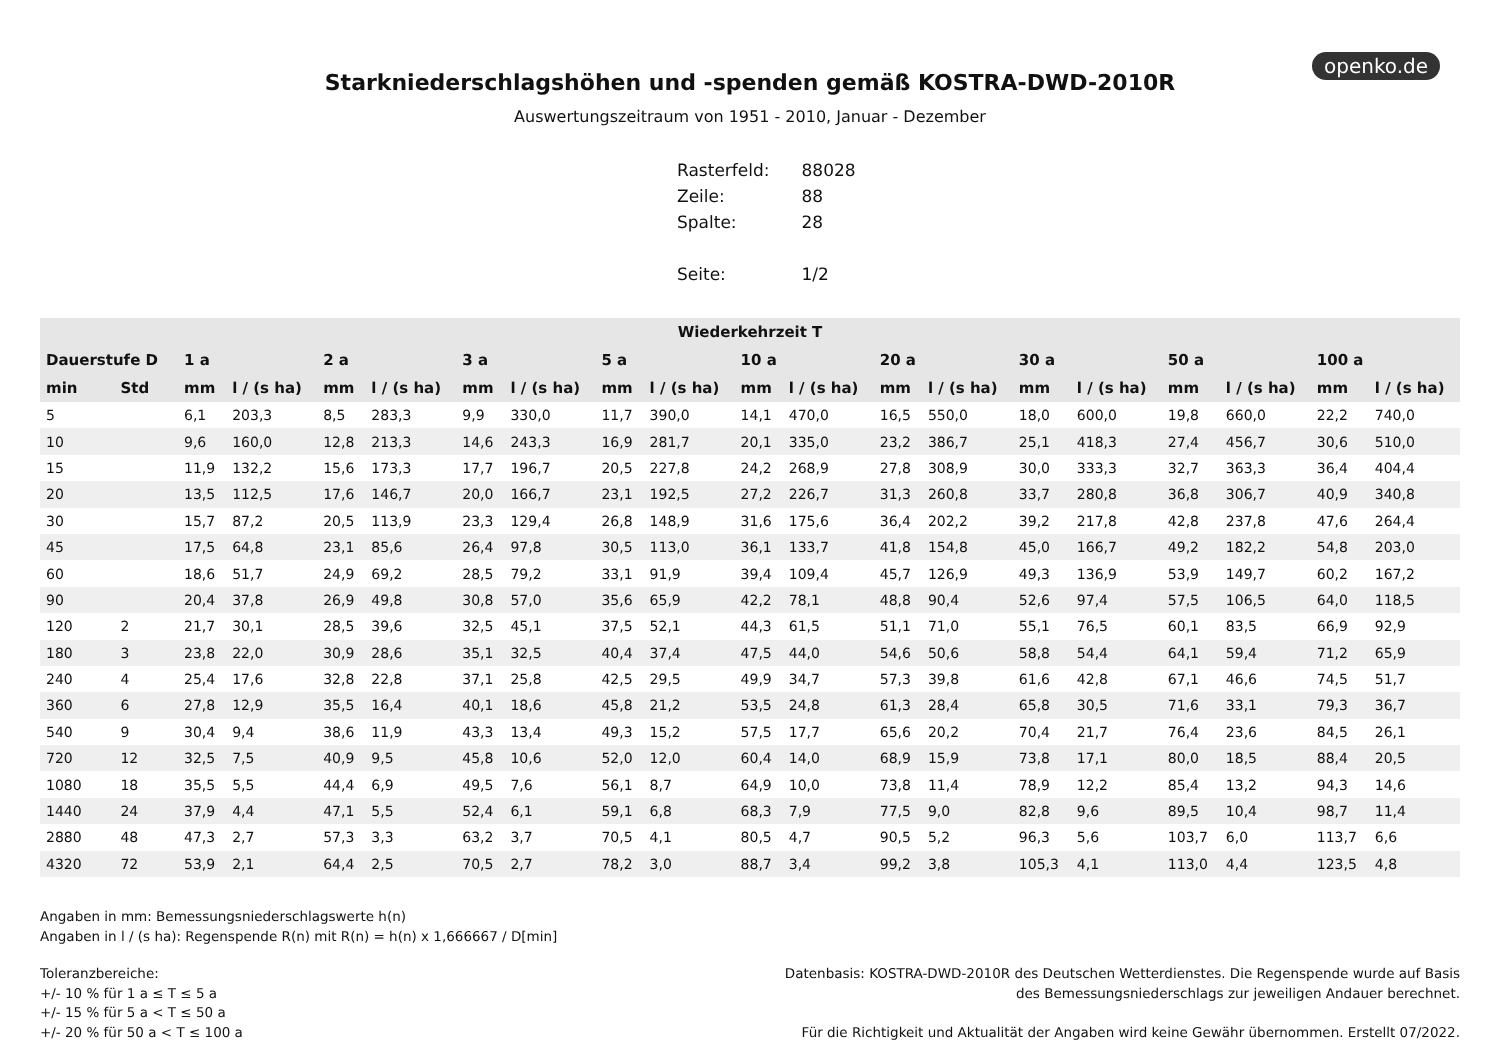openko.de
Starkniederschlagshöhen und -spenden gemäß KOSTRA-DWD-2010R
Auswertungszeitraum von 1951 - 2010, Januar - Dezember
| Rasterfeld: | 88028 |
| Zeile: | 88 |
| Spalte: | 28 |
| Seite: | 1/2 |
| Wiederkehrzeit T | | | | | | | | | | | | | | | | | | | |
| --- | --- | --- | --- | --- | --- | --- | --- | --- | --- | --- | --- | --- | --- | --- | --- | --- | --- | --- | --- |
| Dauerstufe D | | 1 a | | 2 a | | 3 a | | 5 a | | 10 a | | 20 a | | 30 a | | 50 a | | 100 a | |
| min | Std | mm | l / (s ha) | mm | l / (s ha) | mm | l / (s ha) | mm | l / (s ha) | mm | l / (s ha) | mm | l / (s ha) | mm | l / (s ha) | mm | l / (s ha) | mm | l / (s ha) |
| 5 | | 6,1 | 203,3 | 8,5 | 283,3 | 9,9 | 330,0 | 11,7 | 390,0 | 14,1 | 470,0 | 16,5 | 550,0 | 18,0 | 600,0 | 19,8 | 660,0 | 22,2 | 740,0 |
| 10 | | 9,6 | 160,0 | 12,8 | 213,3 | 14,6 | 243,3 | 16,9 | 281,7 | 20,1 | 335,0 | 23,2 | 386,7 | 25,1 | 418,3 | 27,4 | 456,7 | 30,6 | 510,0 |
| 15 | | 11,9 | 132,2 | 15,6 | 173,3 | 17,7 | 196,7 | 20,5 | 227,8 | 24,2 | 268,9 | 27,8 | 308,9 | 30,0 | 333,3 | 32,7 | 363,3 | 36,4 | 404,4 |
| 20 | | 13,5 | 112,5 | 17,6 | 146,7 | 20,0 | 166,7 | 23,1 | 192,5 | 27,2 | 226,7 | 31,3 | 260,8 | 33,7 | 280,8 | 36,8 | 306,7 | 40,9 | 340,8 |
| 30 | | 15,7 | 87,2 | 20,5 | 113,9 | 23,3 | 129,4 | 26,8 | 148,9 | 31,6 | 175,6 | 36,4 | 202,2 | 39,2 | 217,8 | 42,8 | 237,8 | 47,6 | 264,4 |
| 45 | | 17,5 | 64,8 | 23,1 | 85,6 | 26,4 | 97,8 | 30,5 | 113,0 | 36,1 | 133,7 | 41,8 | 154,8 | 45,0 | 166,7 | 49,2 | 182,2 | 54,8 | 203,0 |
| 60 | | 18,6 | 51,7 | 24,9 | 69,2 | 28,5 | 79,2 | 33,1 | 91,9 | 39,4 | 109,4 | 45,7 | 126,9 | 49,3 | 136,9 | 53,9 | 149,7 | 60,2 | 167,2 |
| 90 | | 20,4 | 37,8 | 26,9 | 49,8 | 30,8 | 57,0 | 35,6 | 65,9 | 42,2 | 78,1 | 48,8 | 90,4 | 52,6 | 97,4 | 57,5 | 106,5 | 64,0 | 118,5 |
| 120 | 2 | 21,7 | 30,1 | 28,5 | 39,6 | 32,5 | 45,1 | 37,5 | 52,1 | 44,3 | 61,5 | 51,1 | 71,0 | 55,1 | 76,5 | 60,1 | 83,5 | 66,9 | 92,9 |
| 180 | 3 | 23,8 | 22,0 | 30,9 | 28,6 | 35,1 | 32,5 | 40,4 | 37,4 | 47,5 | 44,0 | 54,6 | 50,6 | 58,8 | 54,4 | 64,1 | 59,4 | 71,2 | 65,9 |
| 240 | 4 | 25,4 | 17,6 | 32,8 | 22,8 | 37,1 | 25,8 | 42,5 | 29,5 | 49,9 | 34,7 | 57,3 | 39,8 | 61,6 | 42,8 | 67,1 | 46,6 | 74,5 | 51,7 |
| 360 | 6 | 27,8 | 12,9 | 35,5 | 16,4 | 40,1 | 18,6 | 45,8 | 21,2 | 53,5 | 24,8 | 61,3 | 28,4 | 65,8 | 30,5 | 71,6 | 33,1 | 79,3 | 36,7 |
| 540 | 9 | 30,4 | 9,4 | 38,6 | 11,9 | 43,3 | 13,4 | 49,3 | 15,2 | 57,5 | 17,7 | 65,6 | 20,2 | 70,4 | 21,7 | 76,4 | 23,6 | 84,5 | 26,1 |
| 720 | 12 | 32,5 | 7,5 | 40,9 | 9,5 | 45,8 | 10,6 | 52,0 | 12,0 | 60,4 | 14,0 | 68,9 | 15,9 | 73,8 | 17,1 | 80,0 | 18,5 | 88,4 | 20,5 |
| 1080 | 18 | 35,5 | 5,5 | 44,4 | 6,9 | 49,5 | 7,6 | 56,1 | 8,7 | 64,9 | 10,0 | 73,8 | 11,4 | 78,9 | 12,2 | 85,4 | 13,2 | 94,3 | 14,6 |
| 1440 | 24 | 37,9 | 4,4 | 47,1 | 5,5 | 52,4 | 6,1 | 59,1 | 6,8 | 68,3 | 7,9 | 77,5 | 9,0 | 82,8 | 9,6 | 89,5 | 10,4 | 98,7 | 11,4 |
| 2880 | 48 | 47,3 | 2,7 | 57,3 | 3,3 | 63,2 | 3,7 | 70,5 | 4,1 | 80,5 | 4,7 | 90,5 | 5,2 | 96,3 | 5,6 | 103,7 | 6,0 | 113,7 | 6,6 |
| 4320 | 72 | 53,9 | 2,1 | 64,4 | 2,5 | 70,5 | 2,7 | 78,2 | 3,0 | 88,7 | 3,4 | 99,2 | 3,8 | 105,3 | 4,1 | 113,0 | 4,4 | 123,5 | 4,8 |
Angaben in mm: Bemessungsniederschlagswerte h(n)
Angaben in l / (s ha): Regenspende R(n) mit R(n) = h(n) x 1,666667 / D[min]
Toleranzbereiche:
+/- 10 % für 1 a ≤ T ≤ 5 a
+/- 15 % für 5 a < T ≤ 50 a
+/- 20 % für 50 a < T ≤ 100 a
Datenbasis: KOSTRA-DWD-2010R des Deutschen Wetterdienstes. Die Regenspende wurde auf Basis
des Bemessungsniederschlags zur jeweiligen Andauer berechnet.
Für die Richtigkeit und Aktualität der Angaben wird keine Gewähr übernommen. Erstellt 07/2022.